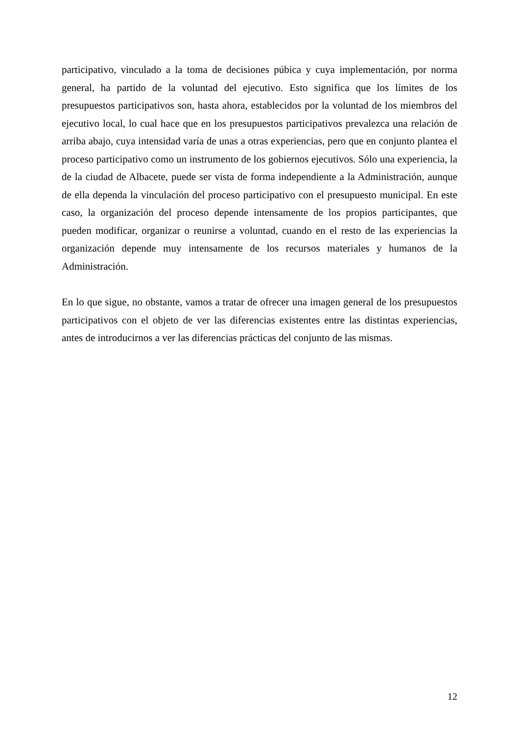participativo, vinculado a la toma de decisiones púbica y cuya implementación, por norma general, ha partido de la voluntad del ejecutivo. Esto significa que los límites de los presupuestos participativos son, hasta ahora, establecidos por la voluntad de los miembros del ejecutivo local, lo cual hace que en los presupuestos participativos prevalezca una relación de arriba abajo, cuya intensidad varía de unas a otras experiencias, pero que en conjunto plantea el proceso participativo como un instrumento de los gobiernos ejecutivos. Sólo una experiencia, la de la ciudad de Albacete, puede ser vista de forma independiente a la Administración, aunque de ella dependa la vinculación del proceso participativo con el presupuesto municipal. En este caso, la organización del proceso depende intensamente de los propios participantes, que pueden modificar, organizar o reunirse a voluntad, cuando en el resto de las experiencias la organización depende muy intensamente de los recursos materiales y humanos de la Administración.
En lo que sigue, no obstante, vamos a tratar de ofrecer una imagen general de los presupuestos participativos con el objeto de ver las diferencias existentes entre las distintas experiencias, antes de introducirnos a ver las diferencias prácticas del conjunto de las mismas.
12